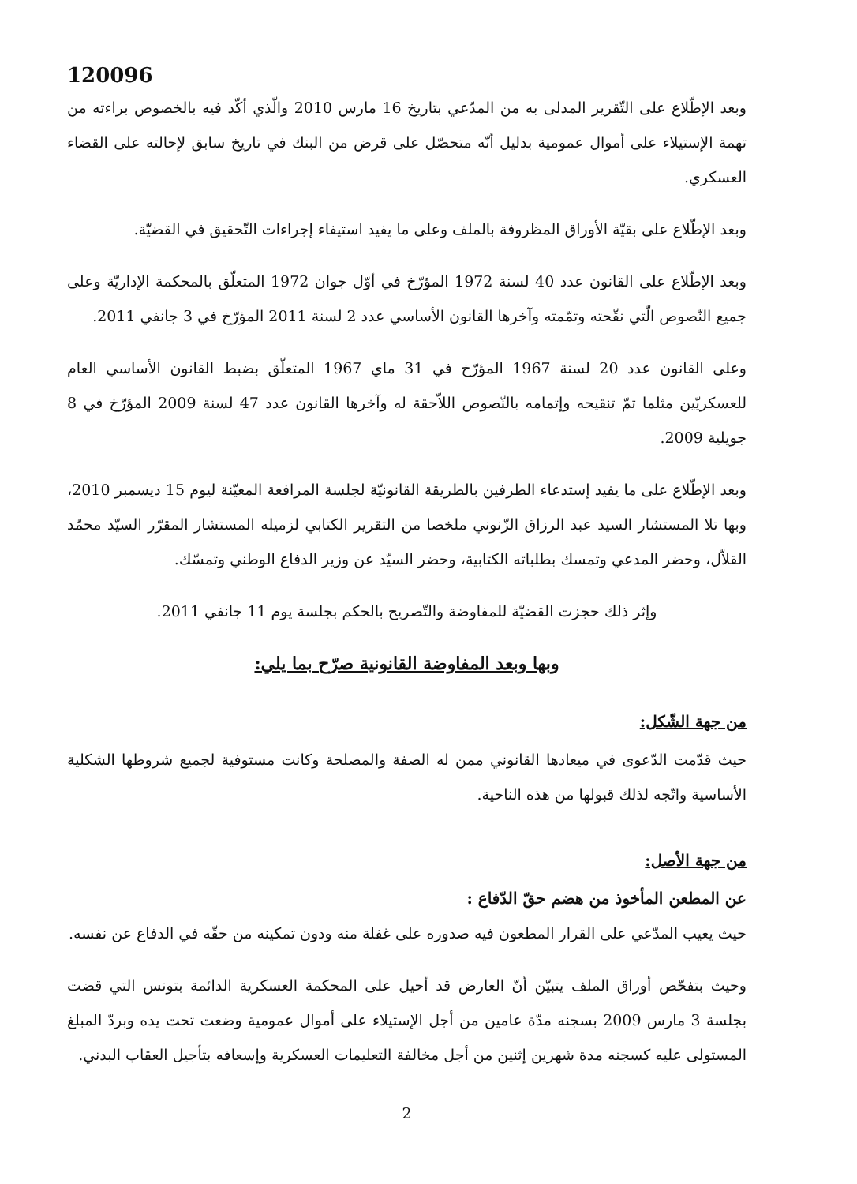120096
وبعد الإطّلاع على التّقرير المدلى به من المدّعي بتاريخ 16 مارس 2010 والّذي أكّد فيه بالخصوص براءته من تهمة الإستيلاء على أموال عمومية بدليل أنّه متحصّل على قرض من البنك في تاريخ سابق لإحالته على القضاء العسكري.
وبعد الإطّلاع على بقيّة الأوراق المظروفة بالملف وعلى ما يفيد استيفاء إجراءات التّحقيق في القضيّة.
وبعد الإطّلاع على القانون عدد 40 لسنة 1972 المؤرّخ في أوّل جوان 1972 المتعلّق بالمحكمة الإداريّة وعلى جميع النّصوص الّتي نقّحته وتمّمته وآخرها القانون الأساسي عدد 2 لسنة 2011 المؤرّخ في 3 جانفي 2011.
وعلى القانون عدد 20 لسنة 1967 المؤرّخ في 31 ماي 1967 المتعلّق بضبط القانون الأساسي العام للعسكريّين مثلما تمّ تنقيحه وإتمامه بالنّصوص اللاّحقة له وآخرها القانون عدد 47 لسنة 2009 المؤرّخ في 8 جويلية 2009.
وبعد الإطّلاع على ما يفيد إستدعاء الطرفين بالطريقة القانونيّة لجلسة المرافعة المعيّنة ليوم 15 ديسمبر 2010، وبها تلا المستشار السيد عبد الرزاق الزّنوني ملخصا من التقرير الكتابي لزميله المستشار المقرّر السيّد محمّد القلاّل، وحضر المدعي وتمسك بطلباته الكتابية، وحضر السيّد عن وزير الدفاع الوطني وتمسّك.
وإثر ذلك حجزت القضيّة للمفاوضة والتّصريح بالحكم بجلسة يوم 11 جانفي 2011.
وبها وبعد المفاوضة القانونية صرّح بما يلي:
من جهة الشّكل:
حيث قدّمت الدّعوى في ميعادها القانوني ممن له الصفة والمصلحة وكانت مستوفية لجميع شروطها الشكلية الأساسية واتّجه لذلك قبولها من هذه الناحية.
من جهة الأصل:
عن المطعن المأخوذ من هضم حقّ الدّفاع :
حيث يعيب المدّعي على القرار المطعون فيه صدوره على غفلة منه ودون تمكينه من حقّه في الدفاع عن نفسه.
وحيث بتفحّص أوراق الملف يتبيّن أنّ العارض قد أحيل على المحكمة العسكرية الدائمة بتونس التي قضت بجلسة 3 مارس 2009 بسجنه مدّة عامين من أجل الإستيلاء على أموال عمومية وضعت تحت يده وبردّ المبلغ المستولى عليه كسجنه مدة شهرين إثنين من أجل مخالفة التعليمات العسكرية وإسعافه بتأجيل العقاب البدني.
2